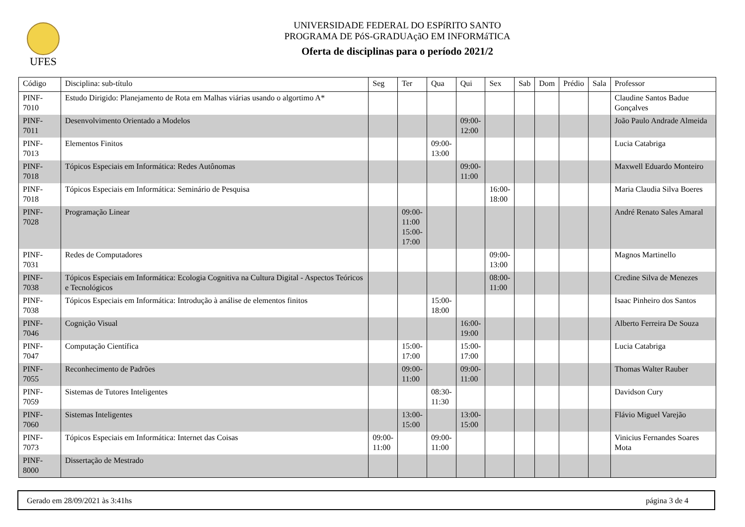UFES
UNIVERSIDADE FEDERAL DO ESPíRITO SANTO
PROGRAMA DE PóS-GRADUAçãO EM INFORMáTICA
Oferta de disciplinas para o período 2021/2
| Código | Disciplina: sub-título | Seg | Ter | Qua | Qui | Sex | Sab | Dom | Prédio | Sala | Professor |
| --- | --- | --- | --- | --- | --- | --- | --- | --- | --- | --- | --- |
| PINF-7010 | Estudo Dirigido: Planejamento de Rota em Malhas viárias usando o algortimo A* | | | | | | | | | | Claudine Santos Badue Gonçalves |
| PINF-7011 | Desenvolvimento Orientado a Modelos | | | | 09:00- 12:00 | | | | | | João Paulo Andrade Almeida |
| PINF-7013 | Elementos Finitos | | | 09:00- 13:00 | | | | | | | Lucia Catabriga |
| PINF-7018 | Tópicos Especiais em Informática: Redes Autônomas | | | | 09:00- 11:00 | | | | | | Maxwell Eduardo Monteiro |
| PINF-7018 | Tópicos Especiais em Informática: Seminário de Pesquisa | | | | | 16:00- 18:00 | | | | | Maria Claudia Silva Boeres |
| PINF-7028 | Programação Linear | | 09:00- 11:00 15:00- 17:00 | | | | | | | | André Renato Sales Amaral |
| PINF-7031 | Redes de Computadores | | | | | 09:00- 13:00 | | | | | Magnos Martinello |
| PINF-7038 | Tópicos Especiais em Informática: Ecologia Cognitiva na Cultura Digital - Aspectos Teóricos e Tecnológicos | | | | | 08:00- 11:00 | | | | | Credine Silva de Menezes |
| PINF-7038 | Tópicos Especiais em Informática: Introdução à análise de elementos finitos | | | 15:00- 18:00 | | | | | | | Isaac Pinheiro dos Santos |
| PINF-7046 | Cognição Visual | | | | 16:00- 19:00 | | | | | | Alberto Ferreira De Souza |
| PINF-7047 | Computação Científica | | 15:00- 17:00 | | 15:00- 17:00 | | | | | | Lucia Catabriga |
| PINF-7055 | Reconhecimento de Padrões | | 09:00- 11:00 | | 09:00- 11:00 | | | | | | Thomas Walter Rauber |
| PINF-7059 | Sistemas de Tutores Inteligentes | | | 08:30- 11:30 | | | | | | | Davidson Cury |
| PINF-7060 | Sistemas Inteligentes | | 13:00- 15:00 | | 13:00- 15:00 | | | | | | Flávio Miguel Varejão |
| PINF-7073 | Tópicos Especiais em Informática: Internet das Coisas | 09:00- 11:00 | | 09:00- 11:00 | | | | | | | Vinicius Fernandes Soares Mota |
| PINF-8000 | Dissertação de Mestrado | | | | | | | | | | |
Gerado em 28/09/2021 às 3:41hs página 3 de 4